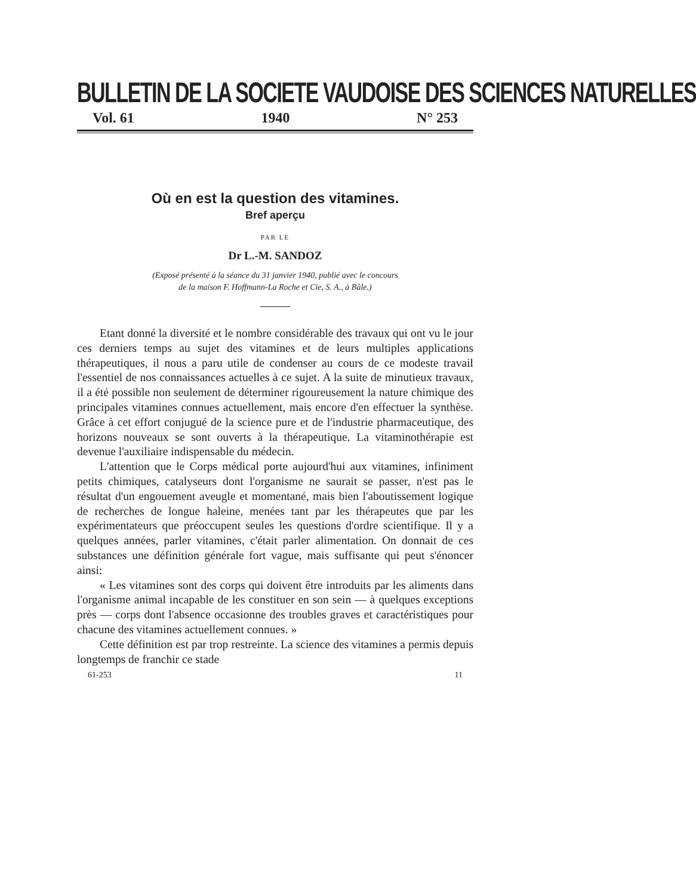BULLETIN DE LA SOCIETE VAUDOISE DES SCIENCES NATURELLES
Vol. 61 1940 N° 253
Où en est la question des vitamines.
Bref aperçu
PAR LE
Dr L.-M. SANDOZ
(Exposé présenté à la séance du 31 janvier 1940, publié avec le concours
de la maison F. Hoffmann-La Roche et Cie, S. A., à Bâle.)
Etant donné la diversité et le nombre considérable des travaux qui ont vu le jour ces derniers temps au sujet des vitamines et de leurs multiples applications thérapeutiques, il nous a paru utile de condenser au cours de ce modeste travail l'essentiel de nos connaissances actuelles à ce sujet. A la suite de minutieux travaux, il a été possible non seulement de déterminer rigoureusement la nature chimique des principales vitamines connues actuellement, mais encore d'en effectuer la synthèse. Grâce à cet effort conjugué de la science pure et de l'industrie pharmaceutique, des horizons nouveaux se sont ouverts à la thérapeutique. La vitaminothérapie est devenue l'auxiliaire indispensable du médecin.
L'attention que le Corps médical porte aujourd'hui aux vitamines, infiniment petits chimiques, catalyseurs dont l'organisme ne saurait se passer, n'est pas le résultat d'un engouement aveugle et momentané, mais bien l'aboutissement logique de recherches de longue haleine, menées tant par les thérapeutes que par les expérimentateurs que préoccupent seules les questions d'ordre scientifique. Il y a quelques années, parler vitamines, c'était parler alimentation. On donnait de ces substances une définition générale fort vague, mais suffisante qui peut s'énoncer ainsi:
« Les vitamines sont des corps qui doivent être introduits par les aliments dans l'organisme animal incapable de les constituer en son sein — à quelques exceptions près — corps dont l'absence occasionne des troubles graves et caractéristiques pour chacune des vitamines actuellement connues. »
Cette définition est par trop restreinte. La science des vitamines a permis depuis longtemps de franchir ce stade
61-253 11